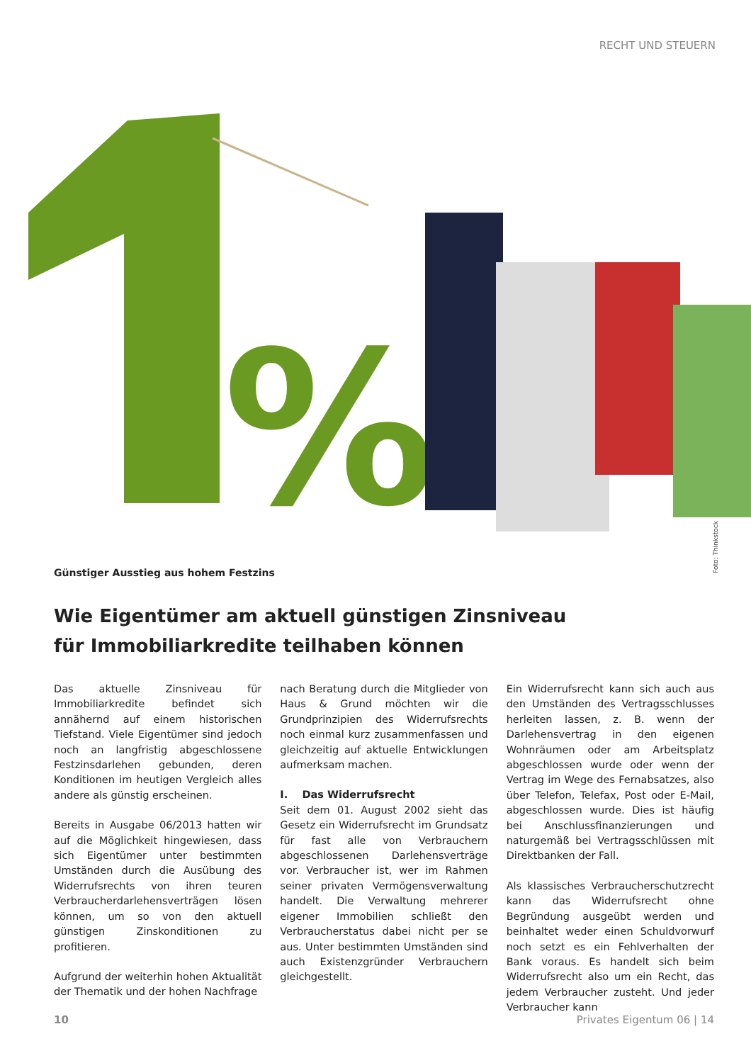RECHT UND STEUERN
%
Foto: Thinkstock
Günstiger Ausstieg aus hohem Festzins
Wie Eigentümer am aktuell günstigen Zinsniveau
für Immobiliarkredite teilhaben können
Das aktuelle Zinsniveau für Immobiliarkredite befindet sich annähernd auf einem historischen Tiefstand. Viele Eigentümer sind jedoch noch an langfristig abgeschlossene Festzinsdarlehen gebunden, deren Konditionen im heutigen Vergleich alles andere als günstig erscheinen.
Bereits in Ausgabe 06/2013 hatten wir auf die Möglichkeit hingewiesen, dass sich Eigentümer unter bestimmten Umständen durch die Ausübung des Widerrufsrechts von ihren teuren Verbraucherdarlehensverträgen lösen können, um so von den aktuell günstigen Zinskonditionen zu profitieren.
Aufgrund der weiterhin hohen Aktualität der Thematik und der hohen Nachfrage
nach Beratung durch die Mitglieder von Haus & Grund möchten wir die Grundprinzipien des Widerrufsrechts noch einmal kurz zusammenfassen und gleichzeitig auf aktuelle Entwicklungen aufmerksam machen.
I. Das Widerrufsrecht
Seit dem 01. August 2002 sieht das Gesetz ein Widerrufsrecht im Grundsatz für fast alle von Verbrauchern abgeschlossenen Darlehensverträge vor. Verbraucher ist, wer im Rahmen seiner privaten Vermögensverwaltung handelt. Die Verwaltung mehrerer eigener Immobilien schließt den Verbraucherstatus dabei nicht per se aus. Unter bestimmten Umständen sind auch Existenzgründer Verbrauchern gleichgestellt.
Ein Widerrufsrecht kann sich auch aus den Umständen des Vertragsschlusses herleiten lassen, z. B. wenn der Darlehensvertrag in den eigenen Wohnräumen oder am Arbeitsplatz abgeschlossen wurde oder wenn der Vertrag im Wege des Fernabsatzes, also über Telefon, Telefax, Post oder E-Mail, abgeschlossen wurde. Dies ist häufig bei Anschlussfinanzierungen und naturgemäß bei Vertragsschlüssen mit Direktbanken der Fall.
Als klassisches Verbraucherschutzrecht kann das Widerrufsrecht ohne Begründung ausgeübt werden und beinhaltet weder einen Schuldvorwurf noch setzt es ein Fehlverhalten der Bank voraus. Es handelt sich beim Widerrufsrecht also um ein Recht, das jedem Verbraucher zusteht. Und jeder Verbraucher kann
10 Privates Eigentum 06 | 14